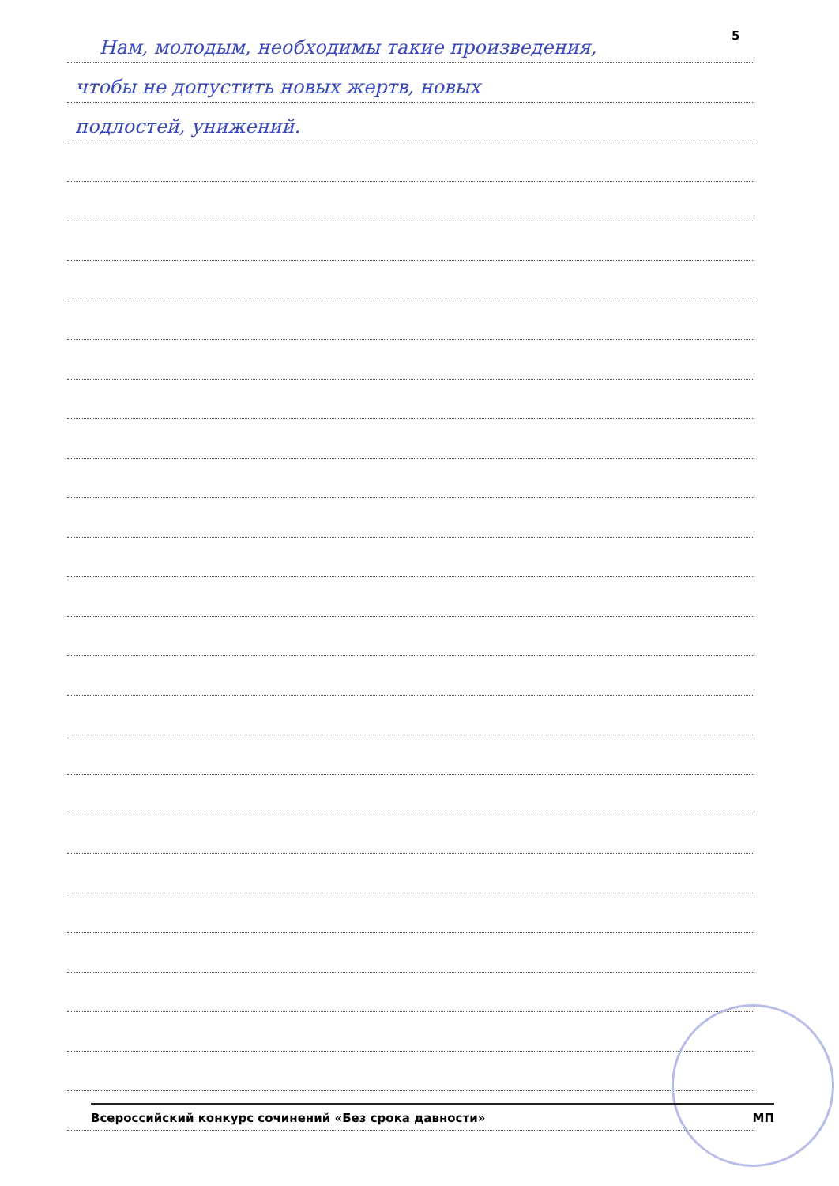5
Нам, молодым, необходимы такие произведения,
чтобы не допустить новых жертв, новых
подлостей, унижений.
Всероссийский конкурс сочинений «Без срока давности» МП